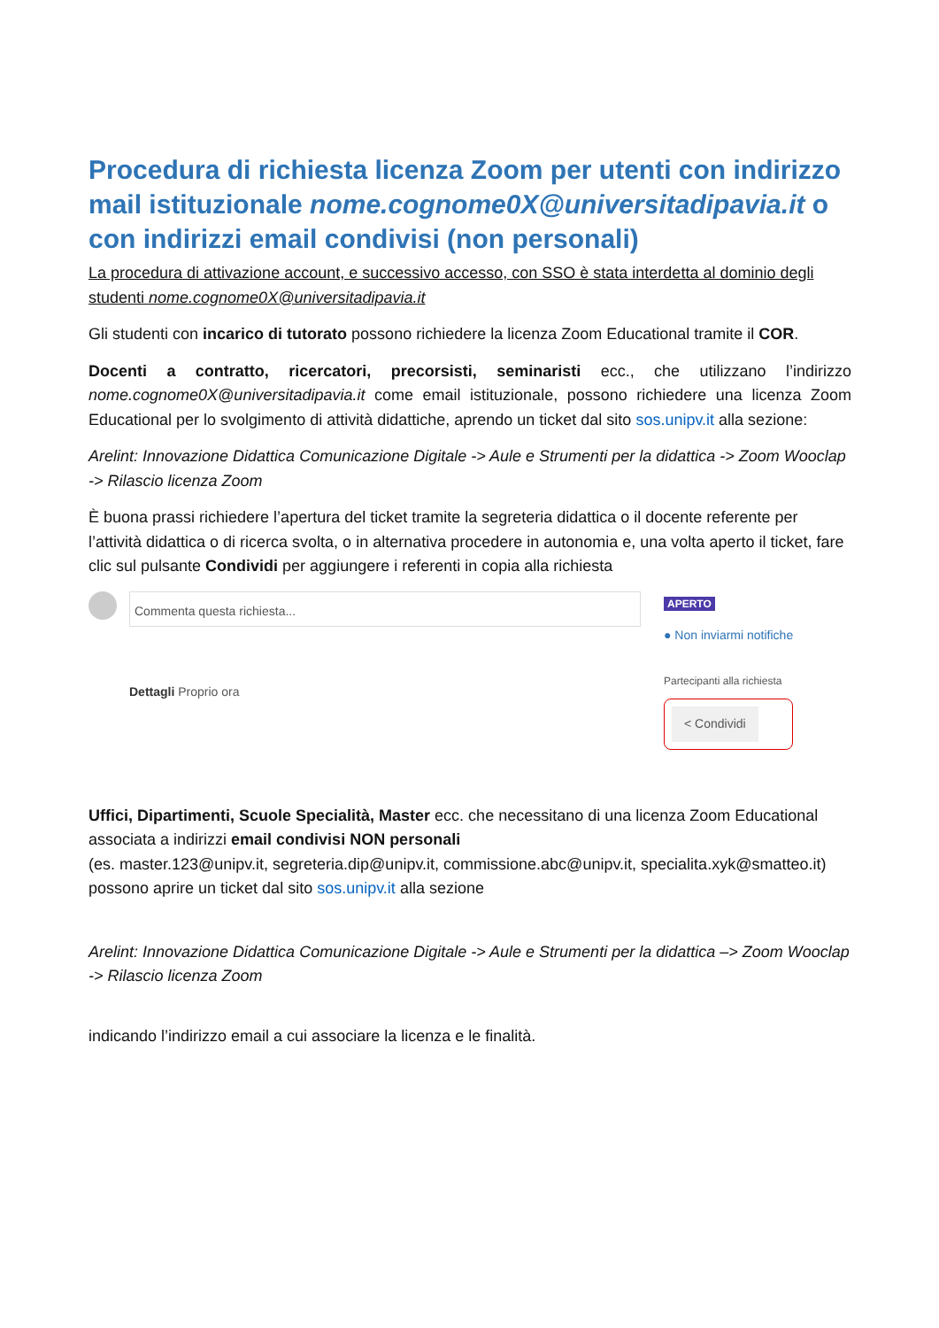Procedura di richiesta licenza Zoom per utenti con indirizzo mail istituzionale nome.cognome0X@universitadipavia.it o con indirizzi email condivisi (non personali)
La procedura di attivazione account, e successivo accesso, con SSO è stata interdetta al dominio degli studenti nome.cognome0X@universitadipavia.it
Gli studenti con incarico di tutorato possono richiedere la licenza Zoom Educational tramite il COR.
Docenti a contratto, ricercatori, precorsisti, seminaristi ecc., che utilizzano l’indirizzo nome.cognome0X@universitadipavia.it come email istituzionale, possono richiedere una licenza Zoom Educational per lo svolgimento di attività didattiche, aprendo un ticket dal sito sos.unipv.it alla sezione:
Arelint: Innovazione Didattica Comunicazione Digitale -> Aule e Strumenti per la didattica -> Zoom Wooclap -> Rilascio licenza Zoom
È buona prassi richiedere l’apertura del ticket tramite la segreteria didattica o il docente referente per l’attività didattica o di ricerca svolta, o in alternativa procedere in autonomia e, una volta aperto il ticket, fare clic sul pulsante Condividi per aggiungere i referenti in copia alla richiesta
Commenta questa richiesta...
Dettagli Proprio ora
APERTO
● Non inviarmi notifiche
Partecipanti alla richiesta
< Condividi
Uffici, Dipartimenti, Scuole Specialità, Master ecc. che necessitano di una licenza Zoom Educational associata a indirizzi email condivisi NON personali
(es. master.123@unipv.it, segreteria.dip@unipv.it, commissione.abc@unipv.it, specialita.xyk@smatteo.it)
possono aprire un ticket dal sito sos.unipv.it alla sezione
Arelint: Innovazione Didattica Comunicazione Digitale -> Aule e Strumenti per la didattica –> Zoom Wooclap -> Rilascio licenza Zoom
indicando l’indirizzo email a cui associare la licenza e le finalità.